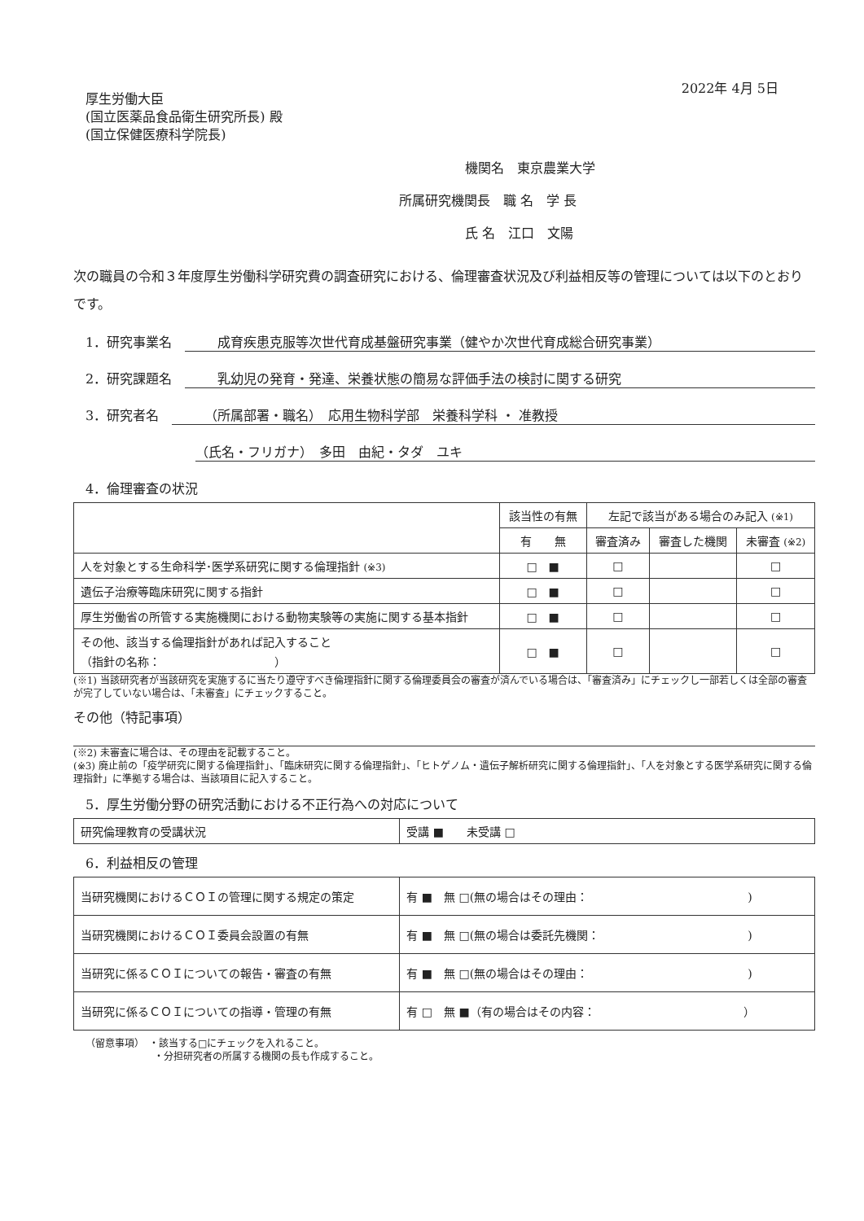2022年 4月 5日
厚生労働大臣
(国立医薬品食品衛生研究所長) 殿
(国立保健医療科学院長)
機関名　東京農業大学
所属研究機関長　職 名　学 長
氏 名　江口　文陽
次の職員の令和３年度厚生労働科学研究費の調査研究における、倫理審査状況及び利益相反等の管理については以下のとおりです。
1．研究事業名　成育疾患克服等次世代育成基盤研究事業（健やか次世代育成総合研究事業）
2．研究課題名　乳幼児の発育・発達、栄養状態の簡易な評価手法の検討に関する研究
3．研究者名　（所属部署・職名）　応用生物科学部　栄養科学科 ・ 准教授
（氏名・フリガナ）　多田　由紀・タダ　ユキ
4．倫理審査の状況
| | 該当性の有無 | 左記で該当がある場合のみ記入 (※1) | | |
| --- | --- | --- | --- | --- |
| | 有 無 | 審査済み | 審査した機関 | 未審査 (※2) |
| 人を対象とする生命科学･医学系研究に関する倫理指針 (※3) | □ ■ | □ | | □ |
| 遺伝子治療等臨床研究に関する指針 | □ ■ | □ | | □ |
| 厚生労働省の所管する実施機関における動物実験等の実施に関する基本指針 | □ ■ | □ | | □ |
| その他、該当する倫理指針があれば記入すること （指針の名称： ） | □ ■ | □ | | □ |
(※1) 当該研究者が当該研究を実施するに当たり遵守すべき倫理指針に関する倫理委員会の審査が済んでいる場合は、「審査済み」にチェックし一部若しくは全部の審査が完了していない場合は、「未審査」にチェックすること。
その他（特記事項）
(※2) 未審査に場合は、その理由を記載すること。
(※3) 廃止前の「疫学研究に関する倫理指針」、「臨床研究に関する倫理指針」、「ヒトゲノム・遺伝子解析研究に関する倫理指針」、「人を対象とする医学系研究に関する倫理指針」に準拠する場合は、当該項目に記入すること。
5．厚生労働分野の研究活動における不正行為への対応について
| 研究倫理教育の受講状況 | 受講 ■ 未受講 □ |
6．利益相反の管理
| 当研究機関におけるＣＯＩの管理に関する規定の策定 | 有 ■ 無 □(無の場合はその理由： ) |
| 当研究機関におけるＣＯＩ委員会設置の有無 | 有 ■ 無 □(無の場合は委託先機関： ) |
| 当研究に係るＣＯＩについての報告・審査の有無 | 有 ■ 無 □(無の場合はその理由： ) |
| 当研究に係るＣＯＩについての指導・管理の有無 | 有 □ 無 ■（有の場合はその内容： ） |
（留意事項）　・該当する□にチェックを入れること。
　　　　　　　・分担研究者の所属する機関の長も作成すること。